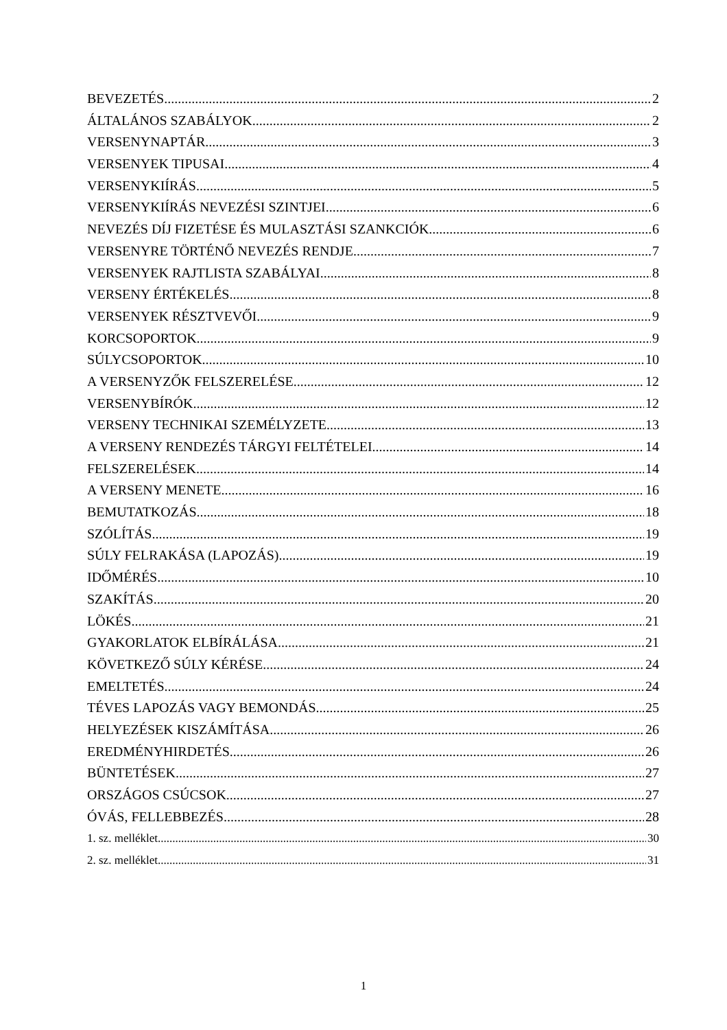BEVEZETÉS 2
ÁLTALÁNOS SZABÁLYOK 2
VERSENYNAPTÁR 3
VERSENYEK TIPUSAI 4
VERSENYKIÍRÁS 5
VERSENYKIÍRÁS NEVEZÉSI SZINTJEI 6
NEVEZÉS DÍJ FIZETÉSE ÉS MULASZTÁSI SZANKCIÓK 6
VERSENYRE TÖRTÉNŐ NEVEZÉS RENDJE 7
VERSENYEK RAJTLISTA SZABÁLYAI 8
VERSENY ÉRTÉKELÉS 8
VERSENYEK RÉSZTVEVŐI 9
KORCSOPORTOK 9
SÚLYCSOPORTOK 10
A VERSENYZŐK FELSZERELÉSE 12
VERSENYBÍRÓK 12
VERSENY TECHNIKAI SZEMÉLYZETE 13
A VERSENY RENDEZÉS TÁRGYI FELTÉTELEI 14
FELSZERELÉSEK 14
A VERSENY MENETE 16
BEMUTATKOZÁS 18
SZÓLÍTÁS 19
SÚLY FELRAKÁSA (LAPOZÁS) 19
IDŐMÉRÉS 10
SZAKÍTÁS 20
LÖKÉS 21
GYAKORLATOK ELBÍRÁLÁSA 21
KÖVETKEZŐ SÚLY KÉRÉSE 24
EMELTETÉS 24
TÉVES LAPOZÁS VAGY BEMONDÁS 25
HELYEZÉSEK KISZÁMÍTÁSA 26
EREDMÉNYHIRDETÉS 26
BÜNTETÉSEK 27
ORSZÁGOS CSÚCSOK 27
ÓVÁS, FELLEBBEZÉS 28
1. sz. melléklet 30
2. sz. melléklet 31
1